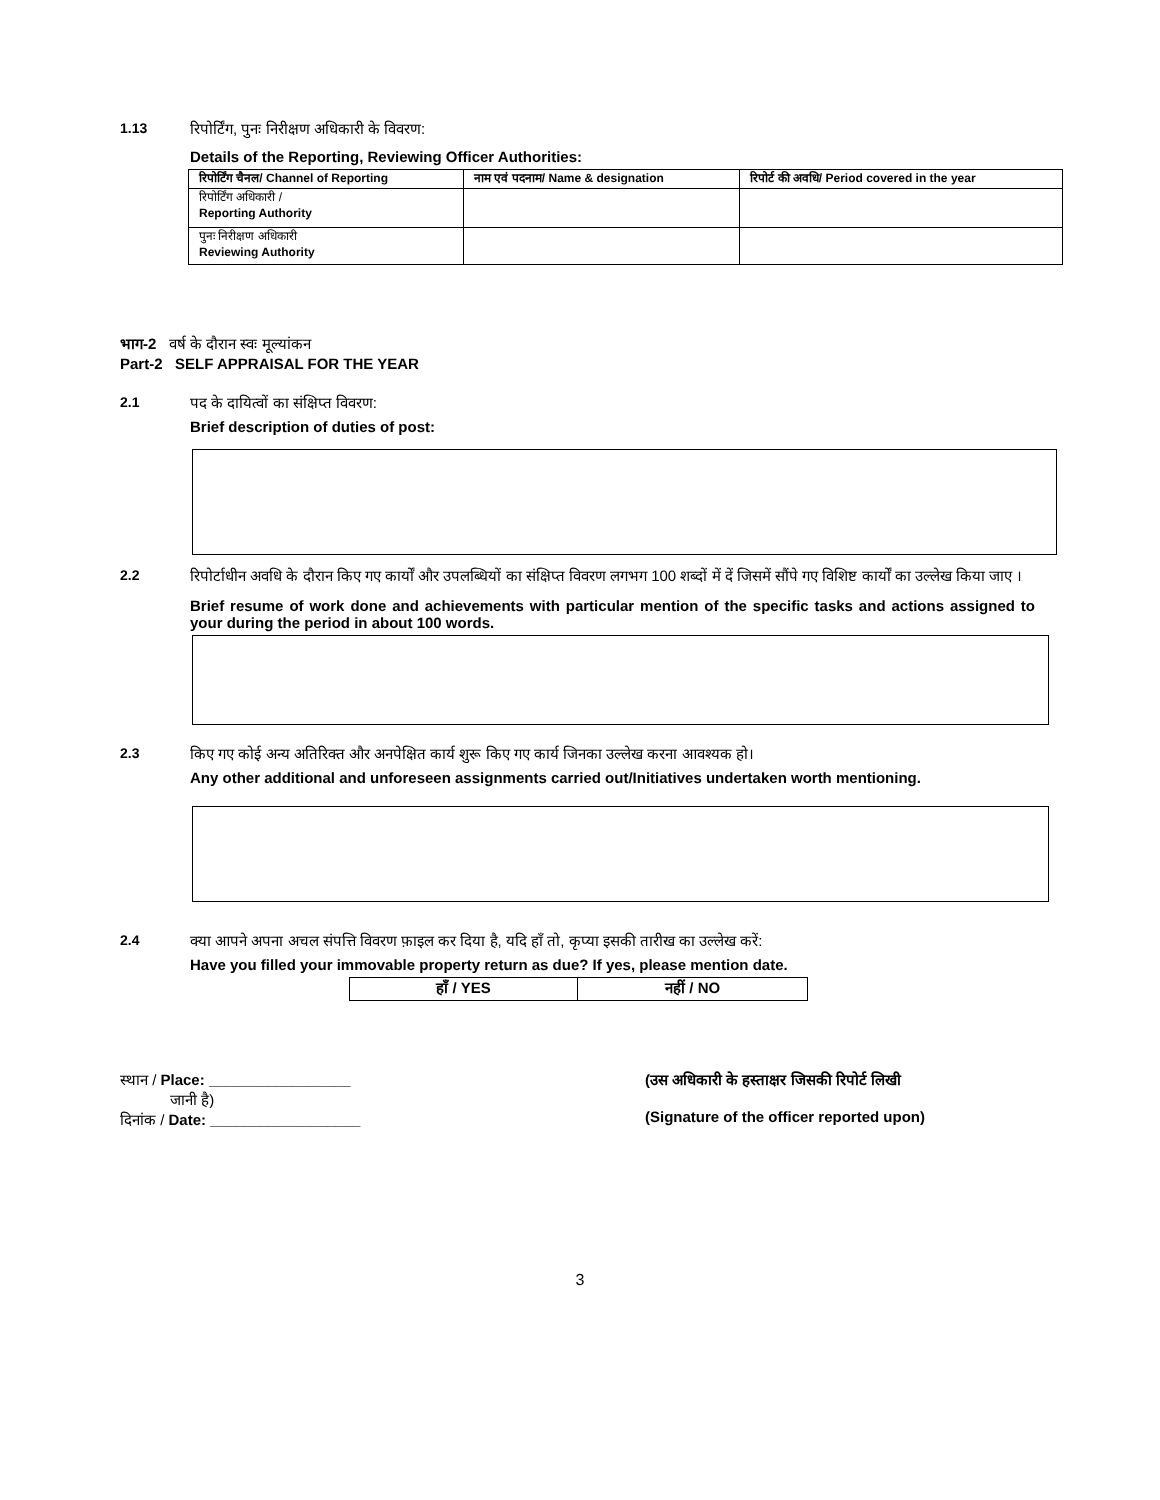1.13 रिपोर्टिंग, पुनः निरीक्षण अधिकारी के विवरण:
Details of the Reporting, Reviewing Officer Authorities:
| रिपोर्टिंग चैनल/ Channel of Reporting | नाम एवं पदनाम/ Name & designation | रिपोर्ट की अवधि/ Period covered in the year |
| --- | --- | --- |
| रिपोर्टिंग अधिकारी / Reporting Authority | | |
| पुनः निरीक्षण अधिकारी Reviewing Authority | | |
भाग-2 वर्ष के दौरान स्वः मूल्यांकन
Part-2 SELF APPRAISAL FOR THE YEAR
2.1 पद के दायित्वों का संक्षिप्त विवरण:
Brief description of duties of post:
2.2 रिपोर्टाधीन अवधि के दौरान किए गए कार्यों और उपलब्धियों का संक्षिप्त विवरण लगभग 100 शब्दों में दें जिसमें सौंपे गए विशिष्ट कार्यों का उल्लेख किया जाए ।
Brief resume of work done and achievements with particular mention of the specific tasks and actions assigned to your during the period in about 100 words.
2.3 किए गए कोई अन्य अतिरिक्त और अनपेक्षित कार्य शुरू किए गए कार्य जिनका उल्लेख करना आवश्यक हो।
Any other additional and unforeseen assignments carried out/Initiatives undertaken worth mentioning.
2.4 क्या आपने अपना अचल संपत्ति विवरण फ़ाइल कर दिया है, यदि हाँ तो, कृप्या इसकी तारीख का उल्लेख करें:
Have you filled your immovable property return as due? If yes, please mention date.
| हाँ / YES | नहीं / NO |
स्थान / Place: _________________
जानी है)
दिनांक / Date: __________________
(उस अधिकारी के हस्ताक्षर जिसकी रिपोर्ट लिखी
(Signature of the officer reported upon)
3